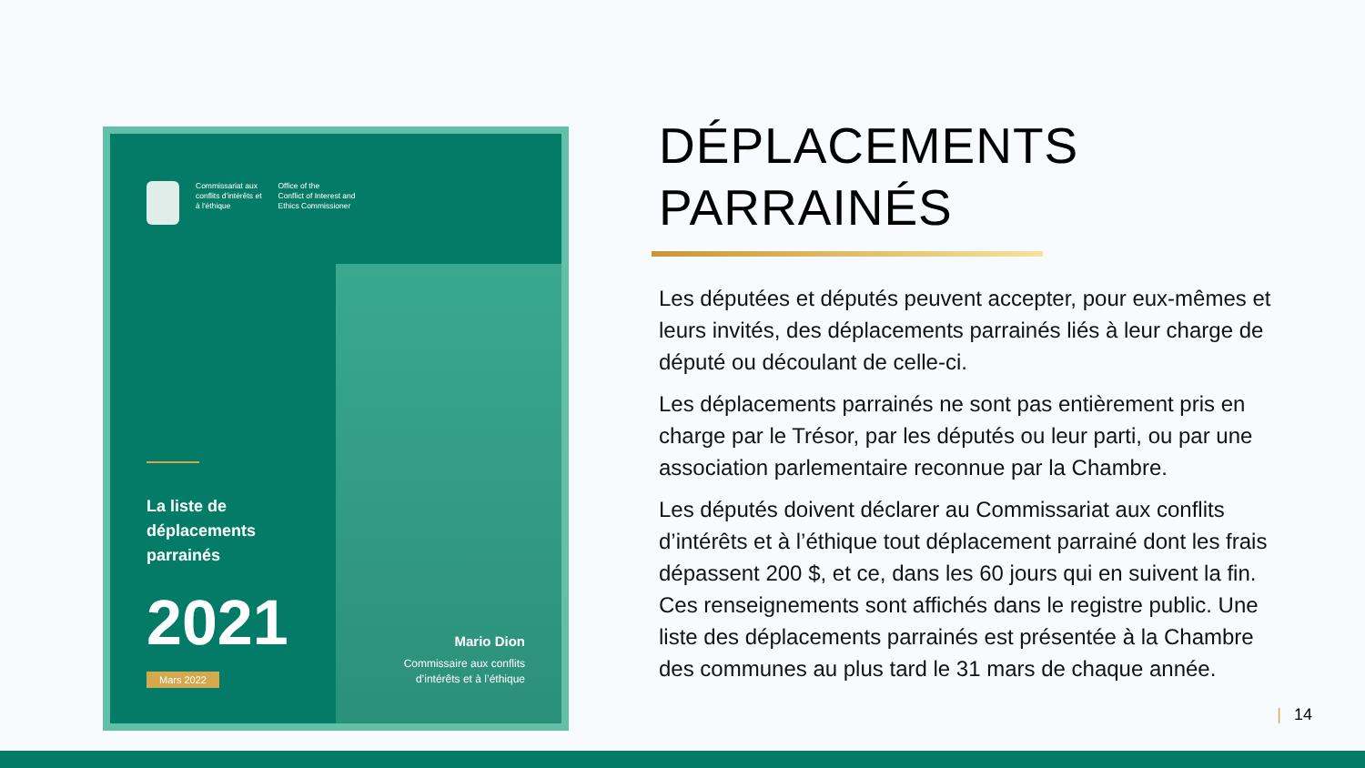Commissariat aux
conflits d'intérêts et
à l'éthique
Office of the
Conflict of Interest and
Ethics Commissioner
La liste de
déplacements
parrainés
2021
Mars 2022
Mario Dion
Commissaire aux conflits
d’intérêts et à l’éthique
DÉPLACEMENTS
PARRAINÉS
Les députées et députés peuvent accepter, pour eux-mêmes et leurs invités, des déplacements parrainés liés à leur charge de député ou découlant de celle-ci.
Les déplacements parrainés ne sont pas entièrement pris en charge par le Trésor, par les députés ou leur parti, ou par une association parlementaire reconnue par la Chambre.
Les députés doivent déclarer au Commissariat aux conflits d’intérêts et à l’éthique tout déplacement parrainé dont les frais dépassent 200 $, et ce, dans les 60 jours qui en suivent la fin. Ces renseignements sont affichés dans le registre public. Une liste des déplacements parrainés est présentée à la Chambre des communes au plus tard le 31 mars de chaque année.
| 14